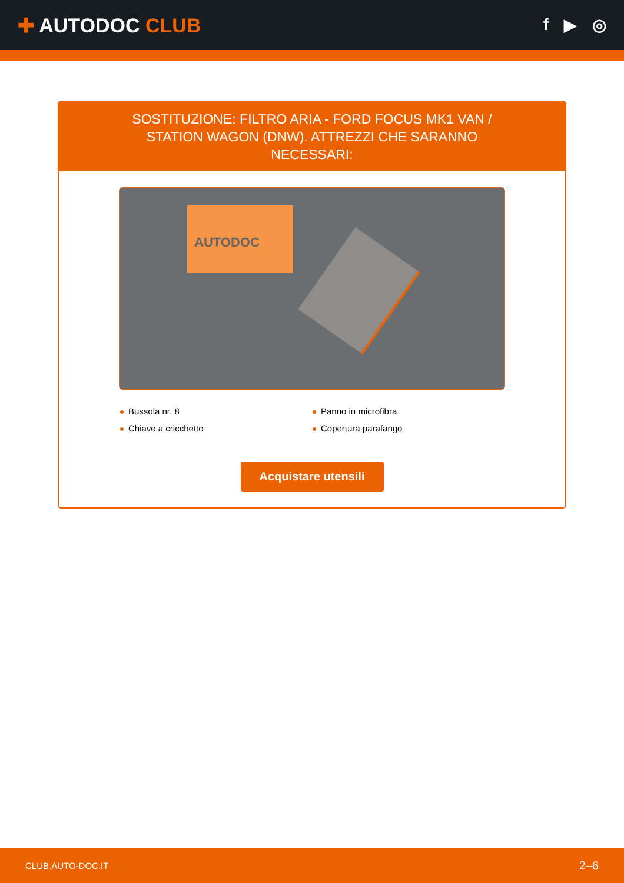✚ AUTODOC CLUB
f ▶ ◎
SOSTITUZIONE: FILTRO ARIA - FORD FOCUS MK1 VAN / STATION WAGON (DNW). ATTREZZI CHE SARANNO NECESSARI:
AUTODOC
Bussola nr. 8
Panno in microfibra
Chiave a cricchetto
Copertura parafango
Acquistare utensili
CLUB.AUTO-DOC.IT 2–6